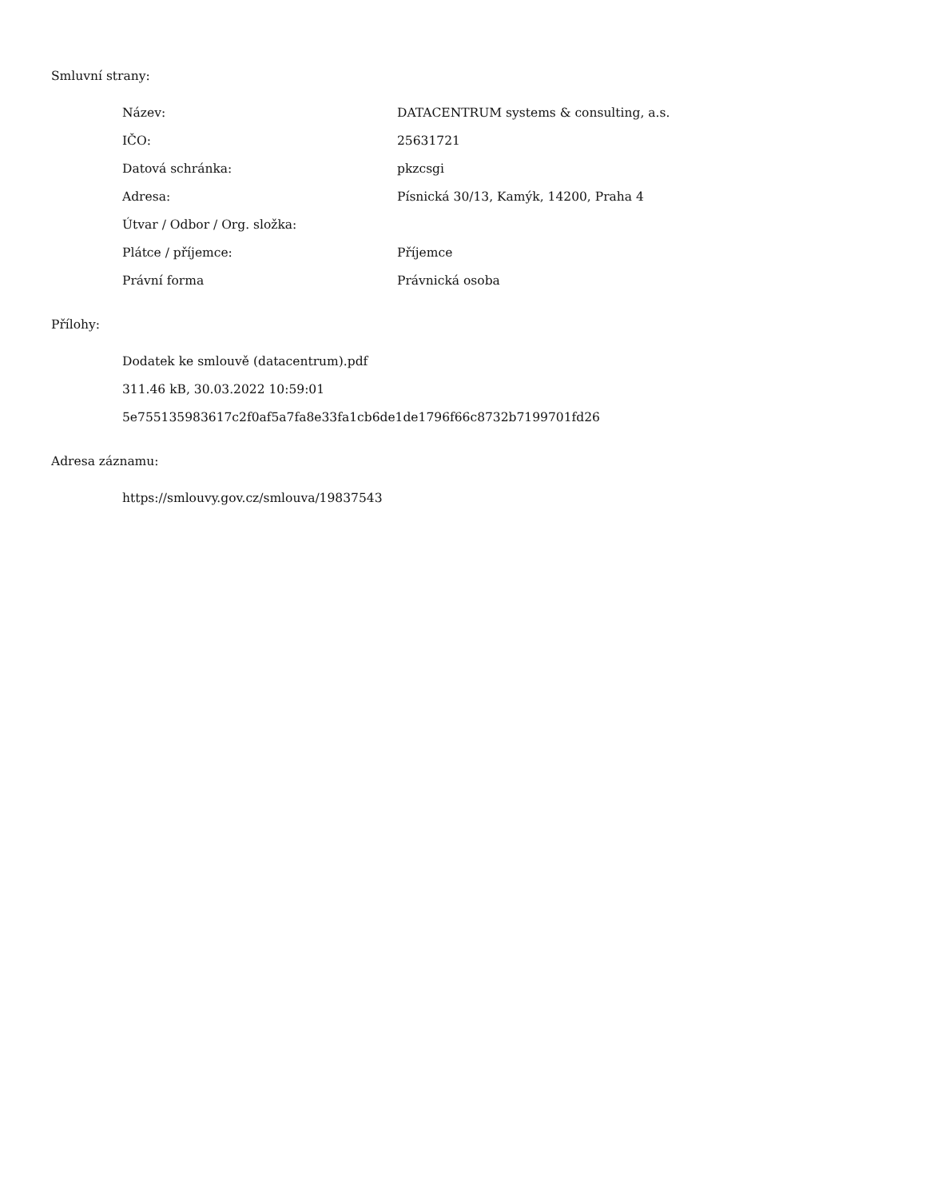Smluvní strany:
| Název: | DATACENTRUM systems & consulting, a.s. |
| IČO: | 25631721 |
| Datová schránka: | pkzcsgi |
| Adresa: | Písnická 30/13, Kamýk, 14200, Praha 4 |
| Útvar / Odbor / Org. složka: | |
| Plátce / příjemce: | Příjemce |
| Právní forma | Právnická osoba |
Přílohy:
Dodatek ke smlouvě (datacentrum).pdf
311.46 kB, 30.03.2022 10:59:01
5e755135983617c2f0af5a7fa8e33fa1cb6de1de1796f66c8732b7199701fd26
Adresa záznamu:
https://smlouvy.gov.cz/smlouva/19837543